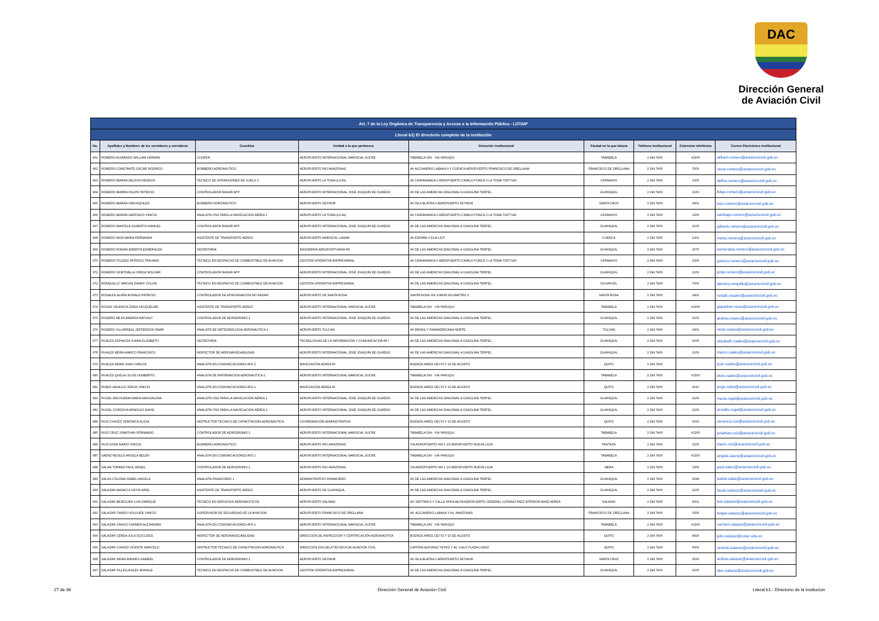DAC
Dirección General
de Aviación Civil
| Art. 7 de la Ley Orgánica de Transparencia y Acceso a la Información Pública - LOTAIP | | | | | | | | |
| Literal b1) El directorio completo de la institución | | | | | | | | |
| No. | Apellidos y Nombres de los servidores y servidoras | Coordina | Unidad a la que pertenece | Dirección institucional | Ciudad en la que labora | Teléfono institucional | Extensión telefónica | Correo Electrónico institucional |
| 961 | ROMERO ALVARADO WILLIAM HERNAN | CHOFER | AEROPUERTO INTERNACIONAL MARISCAL SUCRE | TABABELA S/N - VIA YARUQUI | TABABELA | 2 294 7400 | #2200 | william.romero@aviacioncivil.gob.ec |
| 962 | ROMERO CONSTANTE OSCAR RODRIGO | BOMBERO AERONÁUTICO | AEROPUERTO RIO AMAZONAS | AV ALEJANDRO LABAKA 0 Y CUENCA AEROPUERTO FRANCISCO DE ORELLANA | FRANCISCO DE ORELLANA | 2 294 7400 | 3500 | oscar.romero@aviacioncivil.gob.ec |
| 963 | ROMERO IBARRA DELFOS REMIGIO | TÉCNICO DE OPERACIÓNES DE VUELO 2 | AEROPUERTO LA TOMA (LOJA) | AV CARIAMANGA 0 AEROPUERTO CAMILO PONCE // LA TOMA 72677140 | CATAMAYO | 2 294 7400 | 1500 | delfos.romero@aviacioncivil.gob.ec |
| 964 | ROMERO IBARRA FELIPE PATRICIO | CONTROLADOR RADAR APP | AEROPUERTO INTERNACIONAL JOSÉ JOAQUÍN DE OLMEDO | AV DE LAS AMERICAS DIAGONAL A GASOLINA TERPEL | GUAYAQUIL | 2 294 7400 | 2100 | felipe.romero@aviacioncivil.gob.ec |
| 965 | ROMERO IBARRA IVAN AQUILES | BOMBERO AERONÁUTICO | AEROPUERTO SEYMUR | AV ISLA BLATRA 0 AEROPUERTO SEYMUR | SANTA CRUZ | 2 294 7400 | 2601 | ivan.romero@aviacioncivil.gob.ec |
| 966 | ROMERO IBARRA SANTIAGO VINICIO | ANALISTA CNS PARA LA NAVEGACIÓN AÉREA 1 | AEROPUERTO LA TOMA (LOJA) | AV CARIAMANGA 0 AEROPUERTO CAMILO PONCE // LA TOMA 72677140 | CATAMAYO | 2 294 7400 | 1500 | santiago.romero@aviacioncivil.gob.ec |
| 967 | ROMERO IMAICELA GILBERTO MANUEL | CONTROLADOR RADAR APP | AEROPUERTO INTERNACIONAL JOSÉ JOAQUÍN DE OLMEDO | AV DE LAS AMERICAS DIAGONAL A GASOLINA TERPEL | GUAYAQUIL | 2 294 7400 | 2100 | gilberto.romero@aviacioncivil.gob.ec |
| 968 | ROMERO INGA MARIA FERNANDA | ASISTENTE DE TRANSPORTE AEREO | AEROPUERTO MARISCAL LAMAR | AV ESPAÑA Y ELIA LIUT | CUENCA | 2 294 7400 | 1301 | maria.romero@aviacioncivil.gob.ec |
| 969 | ROMERO ROMAN EMERITA ESMERALDA | SECRETARIA | INGENIERIA AEROPORTUARIA RII | AV DE LAS AMERICAS DIAGONAL A GASOLINA TERPEL | GUAYAQUIL | 2 294 7400 | 2070 | esmeralda.romero@aviacioncivil.gob.ec |
| 970 | ROMERO TOLEDO PATRICIO TRAJANO | TÉCNICO EN DESPACHO DE COMBUSTIBLE DE AVIACION | GESTIÓN OPERATIVA EMPRESARIAL | AV CARIAMANGA 0 AEROPUERTO CAMILO PONCE // LA TOMA 72677140 | CATAMAYO | 2 294 7400 | 1500 | patricio.romero@aviacioncivil.gob.ec |
| 971 | ROMERO VEINTIMILLA JORGE BOLIVAR | CONTROLADOR RADAR APP | AEROPUERTO INTERNACIONAL JOSÉ JOAQUÍN DE OLMEDO | AV DE LAS AMERICAS DIAGONAL A GASOLINA TERPEL | GUAYAQUIL | 2 294 7400 | 2100 | jorge.romero@aviacioncivil.gob.ec |
| 972 | RONQUILLO VARGAS DANNY COLON | TÉCNICO EN DESPACHO DE COMBUSTIBLE DE AVIACION | GESTIÓN OPERATIVA EMPRESARIAL | AV DE LAS AMERICAS DIAGONAL A GASOLINA TERPEL | ECUAFUEL | 2 294 7400 | 7000 | dammy.ronquillo@aviacioncivil.gob.ec |
| 973 | ROSALES ALAÑA RONALD PATRICIO | CONTROLADOR DE APROXIMACION NO RADAR | AEROPUERTO DE SANTA ROSA | SANTA ROSA VIA JUMON KILOMETRO 2 | SANTA ROSA | 2 294 7400 | 2401 | ronald.rosales@aviacioncivil.gob.ec |
| 974 | ROSAS VALENCIA ZAIDA JACQUELINE | ASISTENTE DE TRANSPORTE AEREO | AEROPUERTO INTERNACIONAL MARISCAL SUCRE | TABABELA S/N - VIA YARUQUI | TABABELA | 2 294 7400 | #2200 | jaqueline.rosas@aviacioncivil.gob.ec |
| 975 | ROSERO MEJIA ANDREA NATHALY | CONTROLADOR DE AERODROMO 1 | AEROPUERTO INTERNACIONAL JOSÉ JOAQUÍN DE OLMEDO | AV DE LAS AMERICAS DIAGONAL A GASOLINA TERPEL | GUAYAQUIL | 2 294 7400 | 2100 | andrea.rosero@aviacioncivil.gob.ec |
| 976 | ROSERO VILLARREAL JEFFERSON OMAR | ANALISTA DE METEOROLOGÍA AERONÁUTICA 1 | AEROPUERTO TULCAN | AV BRASIL Y PANAMERICANA NORTE | TULCAN | 2 294 7400 | 1601 | omar.rosero@aviacioncivil.gob.ec |
| 977 | RUALES ESPINOZA JUANA ELIZABETH | SECRETARIA | TECNOLOGIAS DE LA INFORMACIÓN Y COMUNICACION RI I | AV DE LAS AMERICAS DIAGONAL A GASOLINA TERPEL | GUAYAQUIL | 2 294 7400 | 2035 | elizabeth.ruales@aviacioncivil.gob.ec |
| 978 | RUALES NEIRA MARCO FRANCISCO | INSPECTOR DE AERONAVEGABILIDAD | AEROPUERTO INTERNACIONAL JOSÉ JOAQUÍN DE OLMEDO | AV DE LAS AMERICAS DIAGONAL A GASOLINA TERPEL | GUAYAQUIL | 2 294 7400 | 2100 | marco.ruales@aviacioncivil.gob.ec |
| 979 | RUALES NEIRA JUAN CARLOS | ANALISTA EN COMUNICACIONES AFS 2 | NAVEGACIÓN AÉREA RI | BUENOS AIRES OEI-53 Y 10 DE AGOSTO | QUITO | 2 294 7400 | | juan.ruales@aviacioncivil.gob.ec |
| 980 | RUALES QUELAL ELVIS HUMBERTO | ANALISTA DE INFORMACIÓN AERONÁUTICA 2 | AEROPUERTO INTERNACIONAL MARISCAL SUCRE | TABABELA S/N - VIA YARUQUI | TABABELA | 2 294 7400 | #2200 | elvis.ruales@aviacioncivil.gob.ec |
| 981 | RUBIO HIDALGO JORGE VINICIO | ANALISTA EN COMUNICACIONES AFS 1 | NAVEGACIÓN AÉREA RI | BUENOS AIRES OEI-53 Y 10 DE AGOSTO | QUITO | 2 294 7400 | 4510 | jorge.rubio@aviacioncivil.gob.ec |
| 982 | RUGEL ANCHUNDIA MARIA MAGDALENA | ANALISTA CNS PARA LA NAVEGACIÓN AÉREA 1 | AEROPUERTO INTERNACIONAL JOSÉ JOAQUÍN DE OLMEDO | AV DE LAS AMERICAS DIAGONAL A GASOLINA TERPEL | GUAYAQUIL | 2 294 7400 | 2100 | maria.rugel@aviacioncivil.gob.ec |
| 983 | RUGEL CORDOVA ARNOLDO DAVID | ANALISTA CNS PARA LA NAVEGACIÓN AÉREA 2 | AEROPUERTO INTERNACIONAL JOSÉ JOAQUÍN DE OLMEDO | AV DE LAS AMERICAS DIAGONAL A GASOLINA TERPEL | GUAYAQUIL | 2 294 7400 | 2100 | arnoldo.rugel@aviacioncivil.gob.ec |
| 984 | RUIZ CHAVEZ VERONICA ALICIA | INSTRUCTOR TÉCNICO DE CAPACITACION AERONÁUTICA | COORDINACIÓN ADMINISTRATIVA | BUENOS AIRES OEI-53 Y 10 DE AGOSTO | QUITO | 2 294 7400 | 5030 | veronica.ruiz@aviacioncivil.gob.ec |
| 985 | RUIZ CRUZ JONATHAN FERNANDO | CONTROLADOR DE AERODROMO 2 | AEROPUERTO INTERNACIONAL MARISCAL SUCRE | TABABELA S/N - VIA YARUQUI | TABABELA | 2 294 7400 | #2200 | jonathan.ruiz@aviacioncivil.gob.ec |
| 986 | RUIZ SOSA MARIO VINICIO | BOMBERO AERONÁUTICO | AEROPUERTO RIO AMAZONAS | VIA AEROPUERTO KM 1 1/2 AEROPUERTO NUEVA LOJA | PASTAZA | 2 294 7400 | 3225 | mario.ruiz@aviacioncivil.gob.ec |
| 987 | SAENZ REVELO ANGELA BELEN | ANALISTA EN COMUNICACIONES AFS 1 | AEROPUERTO INTERNACIONAL MARISCAL SUCRE | TABABELA S/N - VIA YARUQUI | TABABELA | 2 294 7400 | #2200 | angela.saenz@aviacioncivil.gob.ec |
| 988 | SALAN TORRES PAUL ISRAEL | CONTROLADOR DE AERODROMO 1 | AEROPUERTO RIO AMAZONAS | VIA AEROPUERTO KM 1 1/2 AEROPUERTO NUEVA LOJA | MERA | 2 294 7400 | 3200 | paul.salan@aviacioncivil.gob.ec |
| 989 | SALAS COLOMA ISABEL ANGELA | ANALISTA FINANCIERO 1 | ADMINISTRATIVO FINANCIERO | AV DE LAS AMERICAS DIAGONAL A GASOLINA TERPEL | GUAYAQUIL | 2 294 7400 | 2044 | isabel.salas@aviacioncivil.gob.ec |
| 990 | SALAZAR ANDACHI HEYDI ARIEL | ASISTENTE DE TRANSPORTE AÉREO | AEROPUERTO DE GUAYAQUIL | AV DE LAS AMERICAS DIAGONAL A GASOLINA TERPEL | GUAYAQUIL | 2 294 7400 | 2100 | heydi.salazar@aviacioncivil.gob.ec |
| 991 | SALAZAR BEJEGUEN LUIS ENRIQUE | TÉCNICO EN SERVICIOS AERONÁUTICOS | AEROPUERTO SALINAS | AV. SEPTIMA 0 Y CALLE ATAHUALPA AEROPUERTO GENERAL ULPIANO PAEZ INTERIOR BASE AEREA | SALINAS | 2 294 7400 | 4001 | luis.salazar@aviacioncivil.gob.ec |
| 992 | SALAZAR CANDO HOLGUER VINICIO | SUPERVISOR DE SEGURIDAD DE LA AVIACION | AEROPUERTO FRANCISCO DE ORELLANA | AV. ALEJANDRO LABAKA Y AV. AMAZONAS | FRANCISCO DE ORELLANA | 2 294 7400 | 3500 | holger.salazar@aviacioncivil.gob.ec |
| 993 | SALAZAR CANGO CARMEN ALEJANDRA | ANALISTA EN COMUNICACIONES AFS 1 | AEROPUERTO INTERNACIONAL MARISCAL SUCRE | TABABELA S/N - VIA YARUQUI | TABABELA | 2 294 7400 | #2200 | carmen.salazar@aviacioncivil.gob.ec |
| 994 | SALAZAR CERDA JULIO EUCLIDES | INSPECTOR DE AERONAVEGABILIDAD | DIRECCIÓN DE INSPECCIÓN Y CERTIFICACIÓN AERONÁUTICA | BUENOS AIRES OEI-53 Y 10 DE AGOSTO | QUITO | 2 294 7400 | 4930 | julio.salazar@cotac.edu.ec |
| 995 | SALAZAR CHAVEZ VICENTE MARCELO | INSTRUCTOR TÉCNICO DE CAPACITACION AERONÁUTICA | DIRECCIÓN ESCUELA TÉCNICA DE AVIACIÓN CIVIL | CAPITAN ALFONSO YEPEZ Y AV. GALO PLAZA LASSO | QUITO | 2 294 7400 | 6000 | vicente.salazar@aviacioncivil.gob.ec |
| 996 | SALAZAR NEIRA ANDRES GABRIEL | CONTROLADOR DE AERODROMO 1 | AEROPUERTO SEYMUR | AV ISLA BLATRA 0 AEROPUERTO SEYMUR | SANTA CRUZ | 2 294 7400 | 2620 | andres.salazar@aviacioncivil.gob.ec |
| 997 | SALAZAR PILLIGUA ALEX RONALD | TÉCNICO EN DESPACHO DE COMBUSTIBLE DE AVIACION | GESTIÓN OPERATIVA EMPRESARIAL | AV DE LAS AMERICAS DIAGONAL A GASOLINA TERPEL | GUAYAQUIL | 2 294 7400 | 2100 | alex.salazar@aviacioncivil.gob.ec |
27 de 36 Dirección General de Aviación Civil Literal b1.- Directorio de la institucion